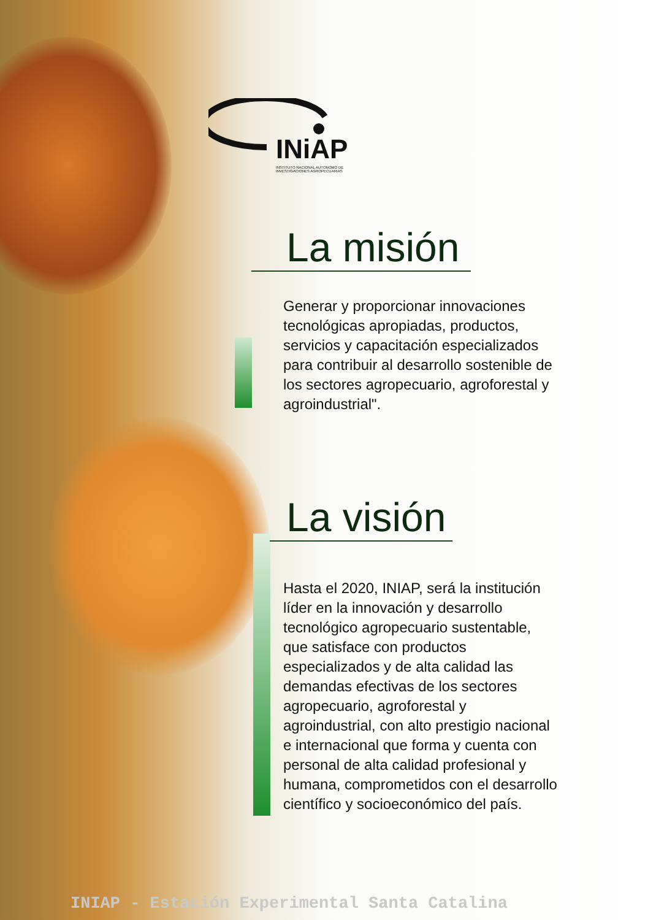INiAP
INSTITUTO NACIONAL AUTONOMO DE
INVESTIGACIONES AGROPECUARIAS
La misión
Generar y proporcionar innovaciones tecnológicas apropiadas, productos, servicios y capacitación especializados para contribuir al desarrollo sostenible de los sectores agropecuario, agroforestal y agroindustrial".
La visión
Hasta el 2020, INIAP, será la institución líder en la innovación y desarrollo tecnológico agropecuario sustentable, que satisface con productos especializados y de alta calidad las demandas efectivas de los sectores agropecuario, agroforestal y agroindustrial, con alto prestigio nacional e internacional que forma y cuenta con personal de alta calidad profesional y humana, comprometidos con el desarrollo científico y socioeconómico del país.
INIAP - Estación Experimental Santa Catalina